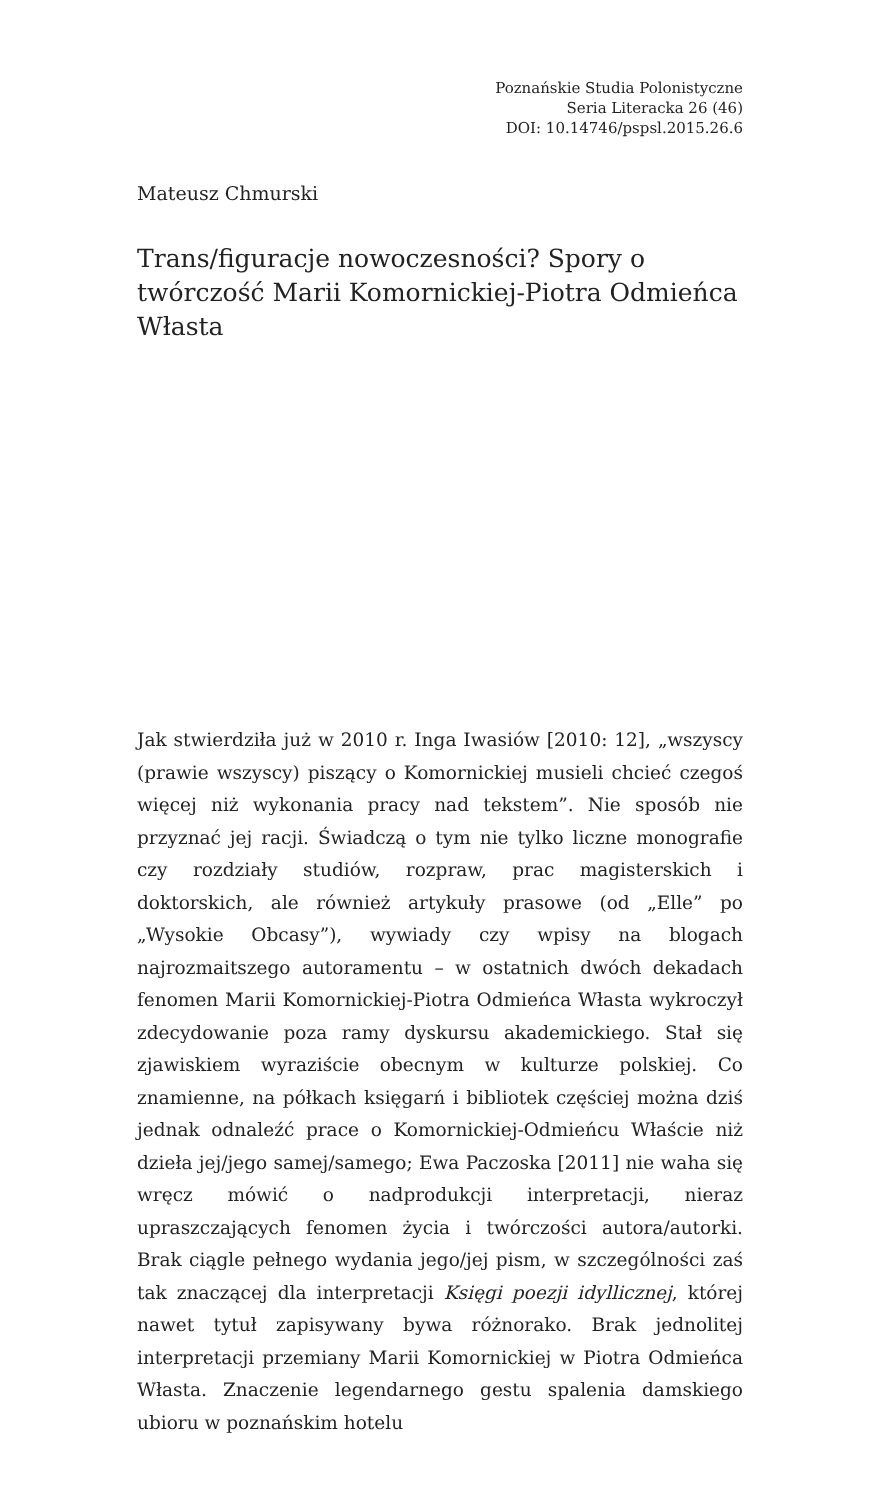Poznańskie Studia Polonistyczne
Seria Literacka 26 (46)
DOI: 10.14746/pspsl.2015.26.6
Mateusz Chmurski
Trans/figuracje nowoczesności? Spory o twórczość Marii Komornickiej-Piotra Odmieńca Własta
Jak stwierdziła już w 2010 r. Inga Iwasiów [2010: 12], „wszyscy (prawie wszyscy) piszący o Komornickiej musieli chcieć czegoś więcej niż wykonania pracy nad tekstem”. Nie sposób nie przyznać jej racji. Świadczą o tym nie tylko liczne monografie czy rozdziały studiów, rozpraw, prac magisterskich i doktorskich, ale również artykuły prasowe (od „Elle” po „Wysokie Obcasy”), wywiady czy wpisy na blogach najrozmaitszego autoramentu – w ostatnich dwóch dekadach fenomen Marii Komornickiej-Piotra Odmieńca Własta wykroczył zdecydowanie poza ramy dyskursu akademickiego. Stał się zjawiskiem wyraziście obecnym w kulturze polskiej. Co znamienne, na półkach księgarń i bibliotek częściej można dziś jednak odnaleźć prace o Komornickiej-Odmieńcu Właście niż dzieła jej/jego samej/samego; Ewa Paczoska [2011] nie waha się wręcz mówić o nadprodukcji interpretacji, nieraz upraszczających fenomen życia i twórczości autora/autorki. Brak ciągle pełnego wydania jego/jej pism, w szczególności zaś tak znaczącej dla interpretacji Księgi poezji idyllicznej, której nawet tytuł zapisywany bywa różnorako. Brak jednolitej interpretacji przemiany Marii Komornickiej w Piotra Odmieńca Własta. Znaczenie legendarnego gestu spalenia damskiego ubioru w poznańskim hotelu